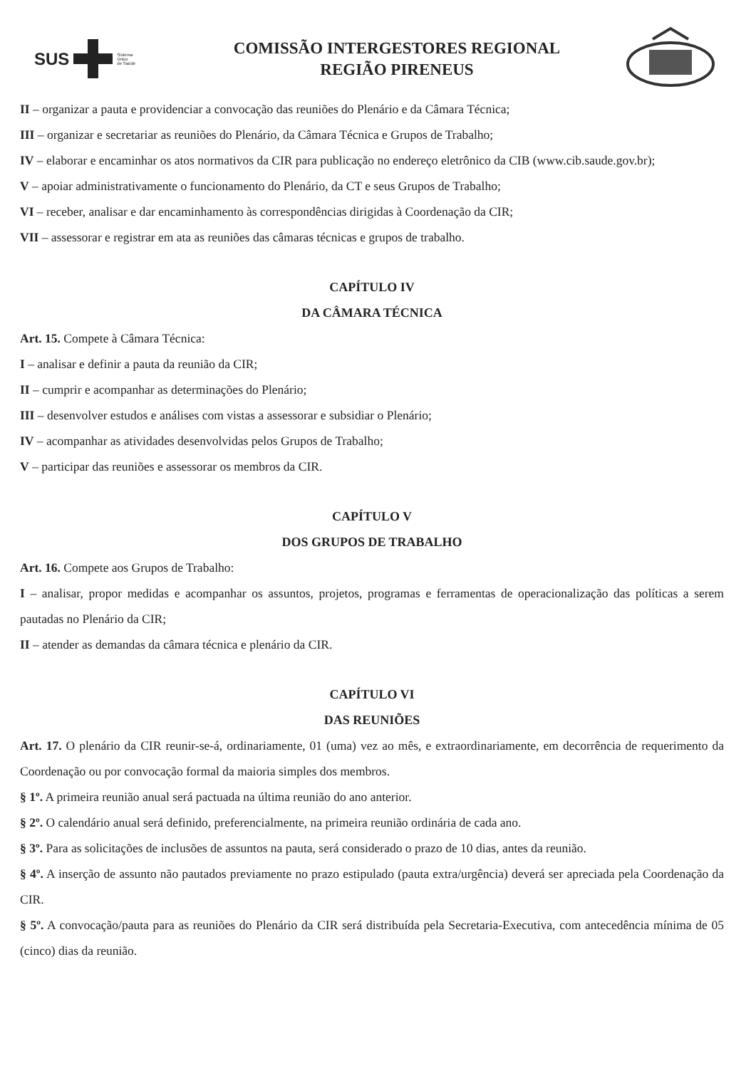SUS
Sistema
Único
de Saúde
COMISSÃO INTERGESTORES REGIONAL
REGIÃO PIRENEUS
II – organizar a pauta e providenciar a convocação das reuniões do Plenário e da Câmara Técnica;
III – organizar e secretariar as reuniões do Plenário, da Câmara Técnica e Grupos de Trabalho;
IV – elaborar e encaminhar os atos normativos da CIR para publicação no endereço eletrônico da CIB (www.cib.saude.gov.br);
V – apoiar administrativamente o funcionamento do Plenário, da CT e seus Grupos de Trabalho;
VI – receber, analisar e dar encaminhamento às correspondências dirigidas à Coordenação da CIR;
VII – assessorar e registrar em ata as reuniões das câmaras técnicas e grupos de trabalho.
CAPÍTULO IV
DA CÂMARA TÉCNICA
Art. 15. Compete à Câmara Técnica:
I – analisar e definir a pauta da reunião da CIR;
II – cumprir e acompanhar as determinações do Plenário;
III – desenvolver estudos e análises com vistas a assessorar e subsidiar o Plenário;
IV – acompanhar as atividades desenvolvidas pelos Grupos de Trabalho;
V – participar das reuniões e assessorar os membros da CIR.
CAPÍTULO V
DOS GRUPOS DE TRABALHO
Art. 16. Compete aos Grupos de Trabalho:
I – analisar, propor medidas e acompanhar os assuntos, projetos, programas e ferramentas de operacionalização das políticas a serem pautadas no Plenário da CIR;
II – atender as demandas da câmara técnica e plenário da CIR.
CAPÍTULO VI
DAS REUNIÕES
Art. 17. O plenário da CIR reunir-se-á, ordinariamente, 01 (uma) vez ao mês, e extraordinariamente, em decorrência de requerimento da Coordenação ou por convocação formal da maioria simples dos membros.
§ 1º. A primeira reunião anual será pactuada na última reunião do ano anterior.
§ 2º. O calendário anual será definido, preferencialmente, na primeira reunião ordinária de cada ano.
§ 3º. Para as solicitações de inclusões de assuntos na pauta, será considerado o prazo de 10 dias, antes da reunião.
§ 4º. A inserção de assunto não pautados previamente no prazo estipulado (pauta extra/urgência) deverá ser apreciada pela Coordenação da CIR.
§ 5º. A convocação/pauta para as reuniões do Plenário da CIR será distribuída pela Secretaria-Executiva, com antecedência mínima de 05 (cinco) dias da reunião.